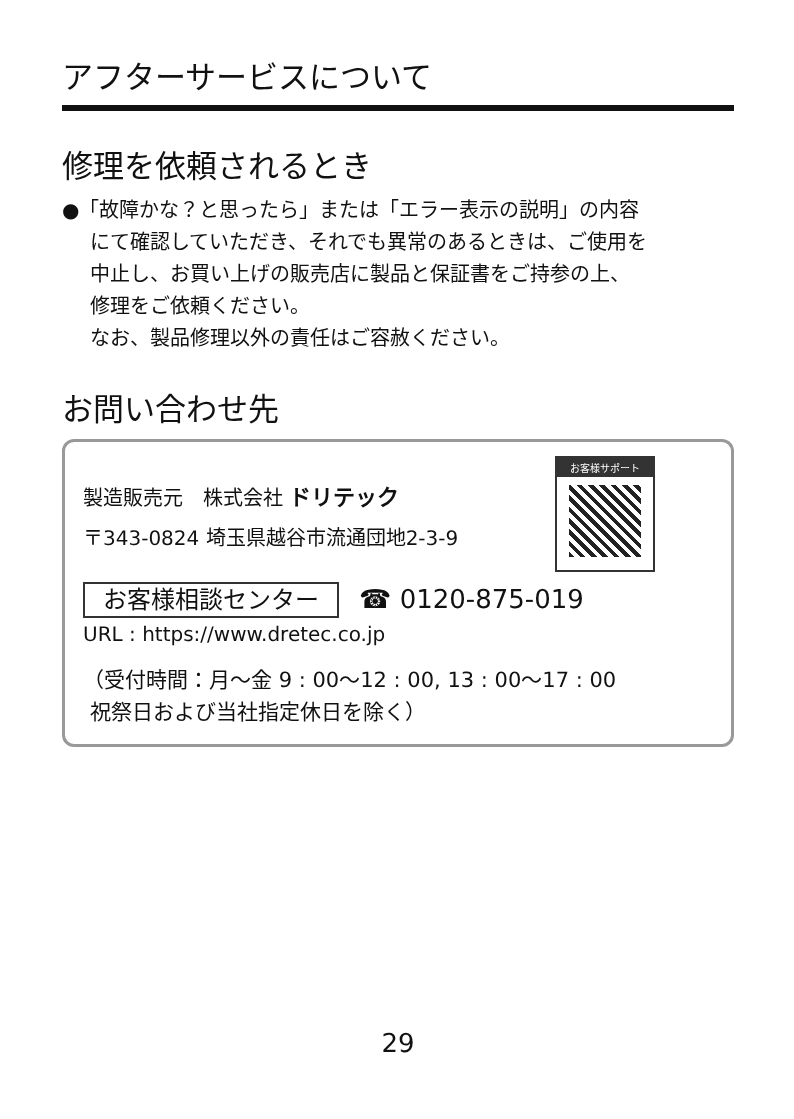アフターサービスについて
修理を依頼されるとき
●「故障かな？と思ったら」または「エラー表示の説明」の内容
にて確認していただき、それでも異常のあるときは、ご使用を
中止し、お買い上げの販売店に製品と保証書をご持参の上、
修理をご依頼ください。
なお、製品修理以外の責任はご容赦ください。
お問い合わせ先
お客様サポート
製造販売元　株式会社 ドリテック
〒343-0824 埼玉県越谷市流通団地2-3-9
お客様相談センター ☎ 0120-875-019
URL : https://www.dretec.co.jp
（受付時間：月～金 9 : 00～12 : 00, 13 : 00～17 : 00
祝祭日および当社指定休日を除く）
29